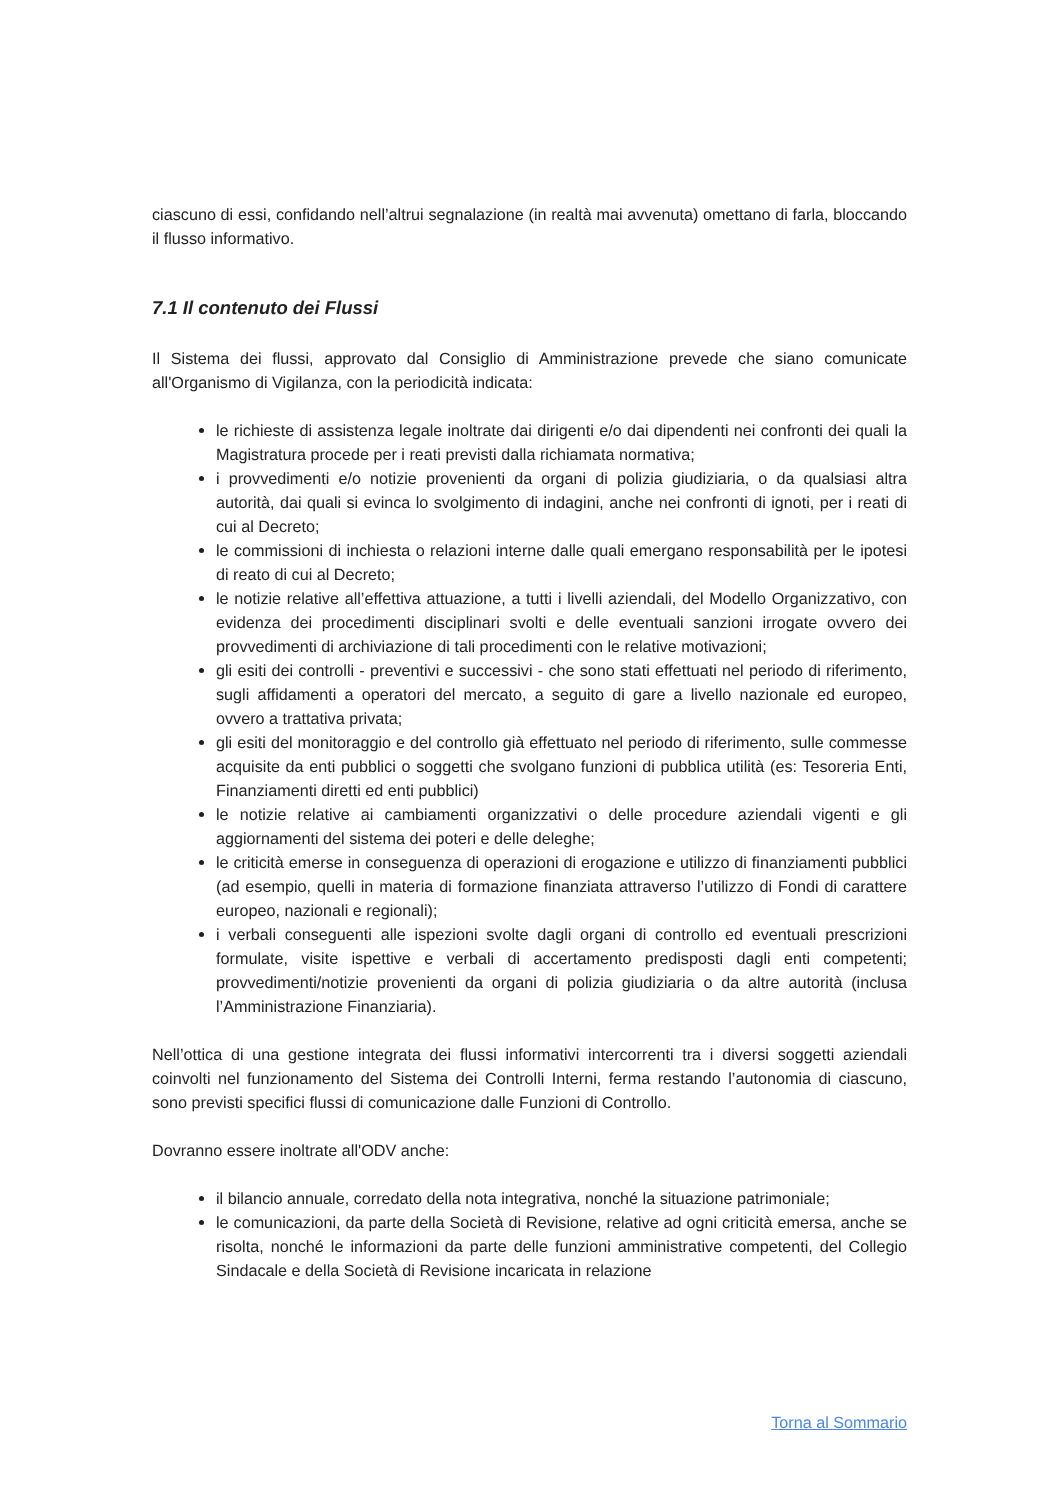ciascuno di essi, confidando nell’altrui segnalazione (in realtà mai avvenuta) omettano di farla, bloccando il flusso informativo.
7.1 Il contenuto dei Flussi
Il Sistema dei flussi, approvato dal Consiglio di Amministrazione prevede che siano comunicate all'Organismo di Vigilanza, con la periodicità indicata:
le richieste di assistenza legale inoltrate dai dirigenti e/o dai dipendenti nei confronti dei quali la Magistratura procede per i reati previsti dalla richiamata normativa;
i provvedimenti e/o notizie provenienti da organi di polizia giudiziaria, o da qualsiasi altra autorità, dai quali si evinca lo svolgimento di indagini, anche nei confronti di ignoti, per i reati di cui al Decreto;
le commissioni di inchiesta o relazioni interne dalle quali emergano responsabilità per le ipotesi di reato di cui al Decreto;
le notizie relative all’effettiva attuazione, a tutti i livelli aziendali, del Modello Organizzativo, con evidenza dei procedimenti disciplinari svolti e delle eventuali sanzioni irrogate ovvero dei provvedimenti di archiviazione di tali procedimenti con le relative motivazioni;
gli esiti dei controlli - preventivi e successivi - che sono stati effettuati nel periodo di riferimento, sugli affidamenti a operatori del mercato, a seguito di gare a livello nazionale ed europeo, ovvero a trattativa privata;
gli esiti del monitoraggio e del controllo già effettuato nel periodo di riferimento, sulle commesse acquisite da enti pubblici o soggetti che svolgano funzioni di pubblica utilità (es: Tesoreria Enti, Finanziamenti diretti ed enti pubblici)
le notizie relative ai cambiamenti organizzativi o delle procedure aziendali vigenti e gli aggiornamenti del sistema dei poteri e delle deleghe;
le criticità emerse in conseguenza di operazioni di erogazione e utilizzo di finanziamenti pubblici (ad esempio, quelli in materia di formazione finanziata attraverso l’utilizzo di Fondi di carattere europeo, nazionali e regionali);
i verbali conseguenti alle ispezioni svolte dagli organi di controllo ed eventuali prescrizioni formulate, visite ispettive e verbali di accertamento predisposti dagli enti competenti; provvedimenti/notizie provenienti da organi di polizia giudiziaria o da altre autorità (inclusa l’Amministrazione Finanziaria).
Nell’ottica di una gestione integrata dei flussi informativi intercorrenti tra i diversi soggetti aziendali coinvolti nel funzionamento del Sistema dei Controlli Interni, ferma restando l’autonomia di ciascuno, sono previsti specifici flussi di comunicazione dalle Funzioni di Controllo.
Dovranno essere inoltrate all'ODV anche:
il bilancio annuale, corredato della nota integrativa, nonché la situazione patrimoniale;
le comunicazioni, da parte della Società di Revisione, relative ad ogni criticità emersa, anche se risolta, nonché le informazioni da parte delle funzioni amministrative competenti, del Collegio Sindacale e della Società di Revisione incaricata in relazione
Torna al Sommario